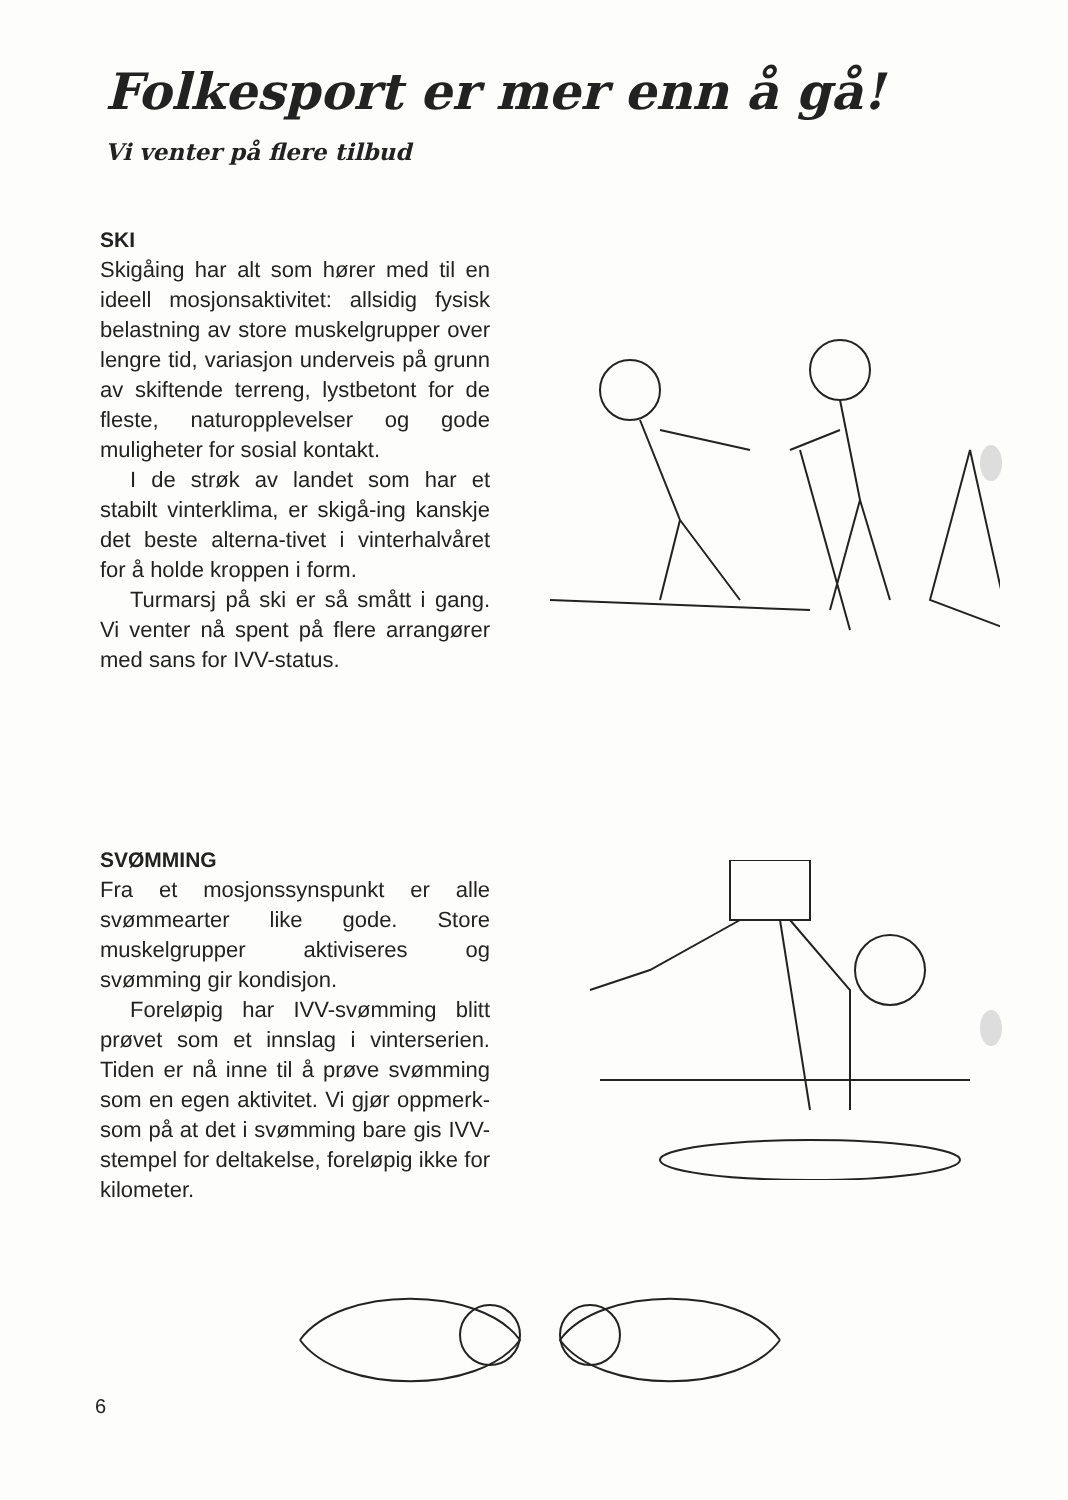Folkesport er mer enn å gå!
Vi venter på flere tilbud
SKI
Skigåing har alt som hører med til en ideell mosjonsaktivitet: allsidig fysisk belastning av store muskelgrupper over lengre tid, variasjon underveis på grunn av skiftende terreng, lystbetont for de fleste, naturopplevelser og gode muligheter for sosial kontakt.
I de strøk av landet som har et stabilt vinterklima, er skigå-ing kanskje det beste alterna-tivet i vinterhalvåret for å holde kroppen i form.
Turmarsj på ski er så smått i gang. Vi venter nå spent på flere arrangører med sans for IVV-status.
SVØMMING
Fra et mosjonssynspunkt er alle svømmearter like gode. Store muskelgrupper aktiviseres og svømming gir kondisjon.
Foreløpig har IVV-svømming blitt prøvet som et innslag i vinterserien. Tiden er nå inne til å prøve svømming som en egen aktivitet. Vi gjør oppmerk-som på at det i svømming bare gis IVV-stempel for deltakelse, foreløpig ikke for kilometer.
6